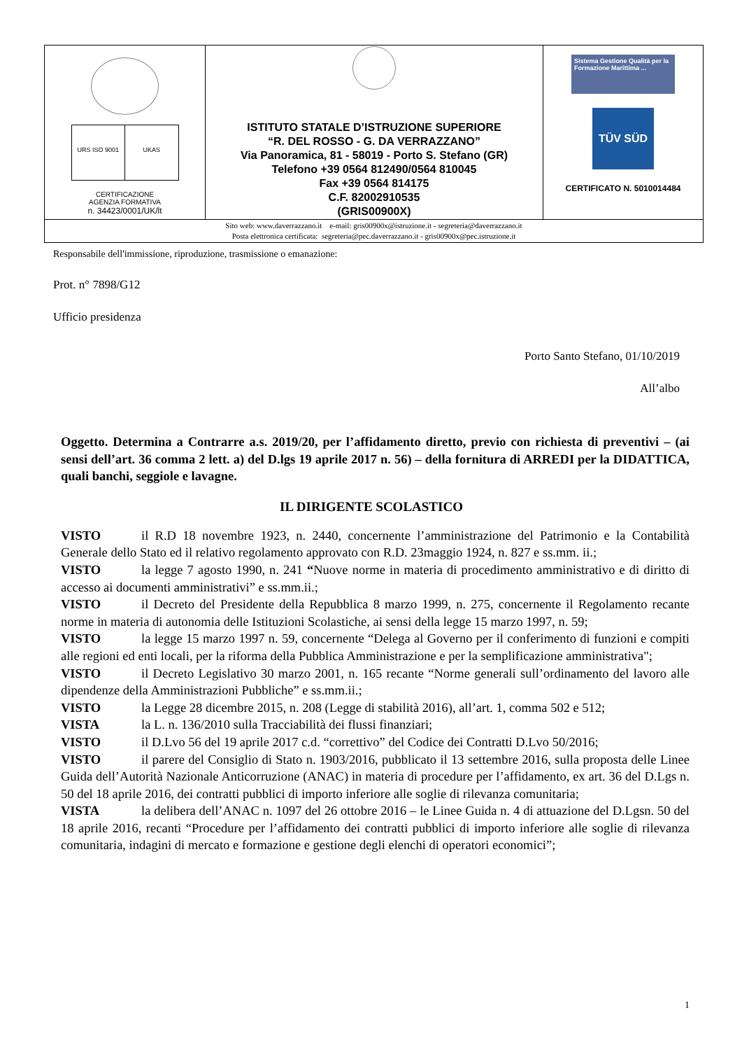| URS ISO 9001 UKAS CERTIFICAZIONE AGENZIA FORMATIVA n. 34423/0001/UK/lt | ISTITUTO STATALE D’ISTRUZIONE SUPERIORE “R. DEL ROSSO - G. DA VERRAZZANO” Via Panoramica, 81 - 58019 - Porto S. Stefano (GR) Telefono +39 0564 812490/0564 810045 Fax +39 0564 814175 C.F. 82002910535 (GRIS00900X) | Sistema Gestione Qualità per la Formazione Marittima ... TÜV SÜD CERTIFICATO N. 5010014484 |
| Sito web: www.daverrazzano.it e-mail: gris00900x@istruzione.it - segreteria@daverrazzano.it Posta elettronica certificata: segreteria@pec.daverrazzano.it - gris00900x@pec.istruzione.it | | |
Responsabile dell'immissione, riproduzione, trasmissione o emanazione:
Prot. n° 7898/G12
Ufficio presidenza
Porto Santo Stefano, 01/10/2019
All’albo
Oggetto. Determina a Contrarre a.s. 2019/20, per l’affidamento diretto, previo con richiesta di preventivi – (ai sensi dell’art. 36 comma 2 lett. a) del D.lgs 19 aprile 2017 n. 56) – della fornitura di ARREDI per la DIDATTICA, quali banchi, seggiole e lavagne.
IL DIRIGENTE SCOLASTICO
VISTO il R.D 18 novembre 1923, n. 2440, concernente l’amministrazione del Patrimonio e la Contabilità Generale dello Stato ed il relativo regolamento approvato con R.D. 23maggio 1924, n. 827 e ss.mm. ii.;
VISTO la legge 7 agosto 1990, n. 241 “Nuove norme in materia di procedimento amministrativo e di diritto di accesso ai documenti amministrativi” e ss.mm.ii.;
VISTO il Decreto del Presidente della Repubblica 8 marzo 1999, n. 275, concernente il Regolamento recante norme in materia di autonomia delle Istituzioni Scolastiche, ai sensi della legge 15 marzo 1997, n. 59;
VISTO la legge 15 marzo 1997 n. 59, concernente “Delega al Governo per il conferimento di funzioni e compiti alle regioni ed enti locali, per la riforma della Pubblica Amministrazione e per la semplificazione amministrativa";
VISTO il Decreto Legislativo 30 marzo 2001, n. 165 recante “Norme generali sull’ordinamento del lavoro alle dipendenze della Amministrazioni Pubbliche” e ss.mm.ii.;
VISTO la Legge 28 dicembre 2015, n. 208 (Legge di stabilità 2016), all’art. 1, comma 502 e 512;
VISTA la L. n. 136/2010 sulla Tracciabilità dei flussi finanziari;
VISTO il D.Lvo 56 del 19 aprile 2017 c.d. “correttivo” del Codice dei Contratti D.Lvo 50/2016;
VISTO il parere del Consiglio di Stato n. 1903/2016, pubblicato il 13 settembre 2016, sulla proposta delle Linee Guida dell’Autorità Nazionale Anticorruzione (ANAC) in materia di procedure per l’affidamento, ex art. 36 del D.Lgs n. 50 del 18 aprile 2016, dei contratti pubblici di importo inferiore alle soglie di rilevanza comunitaria;
VISTA la delibera dell’ANAC n. 1097 del 26 ottobre 2016 – le Linee Guida n. 4 di attuazione del D.Lgsn. 50 del 18 aprile 2016, recanti “Procedure per l’affidamento dei contratti pubblici di importo inferiore alle soglie di rilevanza comunitaria, indagini di mercato e formazione e gestione degli elenchi di operatori economici”;
1